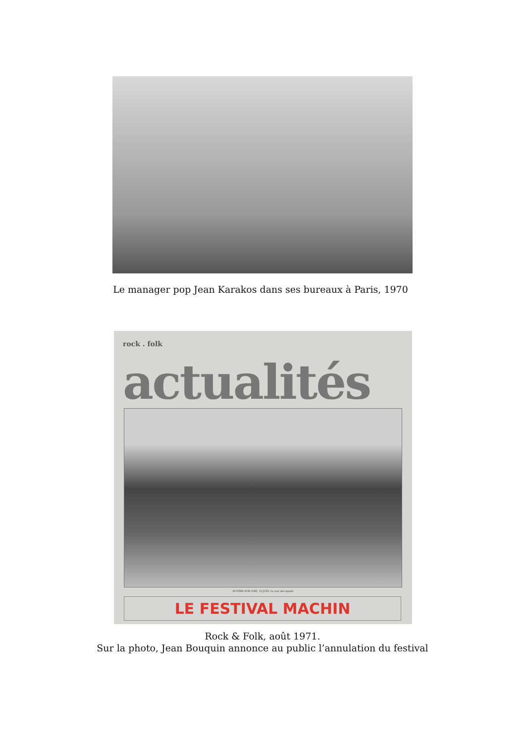Le manager pop Jean Karakos dans ses bureaux à Paris, 1970
rock . folk
actualités
AUVERS SUR OISE, 13 JUIN. Le jour des appels
LE FESTIVAL MACHIN
Rock & Folk, août 1971.
Sur la photo, Jean Bouquin annonce au public l’annulation du festival